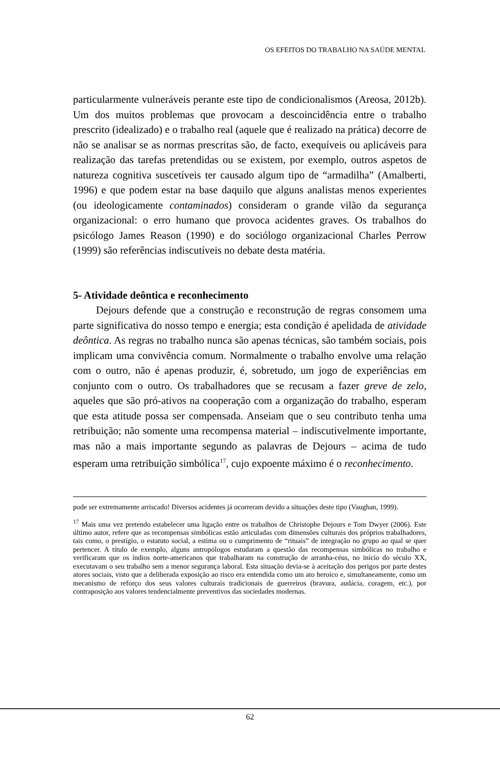OS EFEITOS DO TRABALHO NA SAÚDE MENTAL
particularmente vulneráveis perante este tipo de condicionalismos (Areosa, 2012b). Um dos muitos problemas que provocam a descoincidência entre o trabalho prescrito (idealizado) e o trabalho real (aquele que é realizado na prática) decorre de não se analisar se as normas prescritas são, de facto, exequíveis ou aplicáveis para realização das tarefas pretendidas ou se existem, por exemplo, outros aspetos de natureza cognitiva suscetíveis ter causado algum tipo de “armadilha” (Amalberti, 1996) e que podem estar na base daquilo que alguns analistas menos experientes (ou ideologicamente contaminados) consideram o grande vilão da segurança organizacional: o erro humano que provoca acidentes graves. Os trabalhos do psicólogo James Reason (1990) e do sociólogo organizacional Charles Perrow (1999) são referências indiscutíveis no debate desta matéria.
5- Atividade deôntica e reconhecimento
Dejours defende que a construção e reconstrução de regras consomem uma parte significativa do nosso tempo e energia; esta condição é apelidada de atividade deôntica. As regras no trabalho nunca são apenas técnicas, são também sociais, pois implicam uma convivência comum. Normalmente o trabalho envolve uma relação com o outro, não é apenas produzir, é, sobretudo, um jogo de experiências em conjunto com o outro. Os trabalhadores que se recusam a fazer greve de zelo, aqueles que são pró-ativos na cooperação com a organização do trabalho, esperam que esta atitude possa ser compensada. Anseiam que o seu contributo tenha uma retribuição; não somente uma recompensa material – indiscutivelmente importante, mas não a mais importante segundo as palavras de Dejours – acima de tudo esperam uma retribuição simbólica<sup>17</sup>, cujo expoente máximo é o reconhecimento.
pode ser extremamente arriscado! Diversos acidentes já ocorreram devido a situações deste tipo (Vaughan, 1999).
<sup>17</sup> Mais uma vez pretendo estabelecer uma ligação entre os trabalhos de Christophe Dejours e Tom Dwyer (2006). Este último autor, refere que as recompensas simbólicas estão articuladas com dimensões culturais dos próprios trabalhadores, tais como, o prestígio, o estatuto social, a estima ou o cumprimento de “rituais” de integração no grupo ao qual se quer pertencer. A título de exemplo, alguns antropólogos estudaram a questão das recompensas simbólicas no trabalho e verificaram que os índios norte-americanos que trabalharam na construção de arranha-céus, no início do século XX, executavam o seu trabalho sem a menor segurança laboral. Esta situação devia-se à aceitação dos perigos por parte destes atores sociais, visto que a deliberada exposição ao risco era entendida como um ato heroico e, simultaneamente, como um mecanismo de reforço dos seus valores culturais tradicionais de guerreiros (bravura, audácia, coragem, etc.), por contraposição aos valores tendencialmente preventivos das sociedades modernas.
62